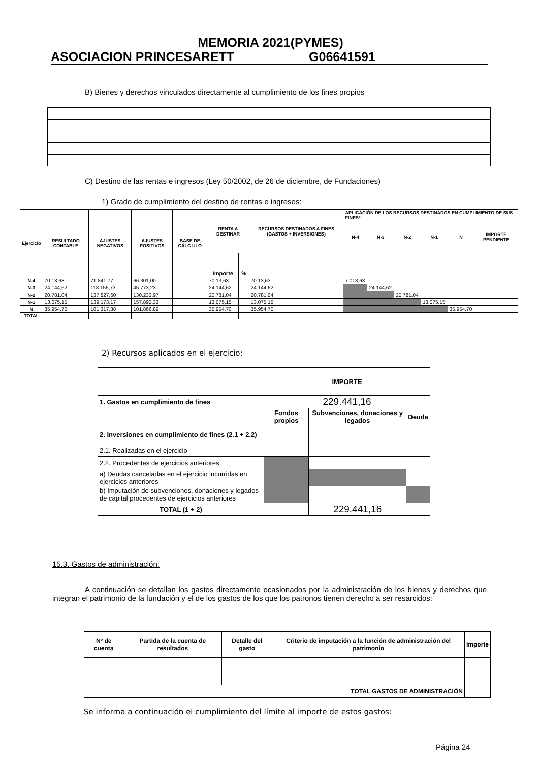MEMORIA 2021(PYMES)
ASOCIACION PRINCESARETT G06641591
B) Bienes y derechos vinculados directamente al cumplimiento de los fines propios
C) Destino de las rentas e ingresos (Ley 50/2002, de 26 de diciembre, de Fundaciones)
1) Grado de cumplimiento del destino de rentas e ingresos:
| Ejercicio | RESULTADO CONTABLE | AJUSTES NEGATIVOS | AJUSTES POSITIVOS | BASE DE CÁLC ULO | RENTA A DESTINAR | | RECURSOS DESTINADOS A FINES (GASTOS + INVERSIONES) | APLICACIÓN DE LOS RECURSOS DESTINADOS EN CUMPLIMIENTO DE SUS FINES* | | | | | |
| --- | --- | --- | --- | --- | --- | --- | --- | --- | --- | --- | --- | --- | --- |
| | | | | | | | | N-4 | N-3 | N-2 | N-1 | N | IMPORTE PENDIENTE |
| | | | | | Importe | % | | | | | | | |
| N-4 | 70.13,63 | 71.841,77 | 66.301,00 | | 70.13,63 | | 70.13,63 | 7.013,63 | | | | | |
| N-3 | 24.144,62 | 118.155,73 | 45.773,23 | | 24.144,62 | | 24.144,62 | | 24.144,62 | | | | |
| N-2 | 20.781,04 | 137.827,60 | 130.233,97 | | 20.781,04 | | 20.781,04 | | | 20.781,04 | | | |
| N-1 | 13.075,15 | 139.173,17 | 157.892,33 | | 13.075,15 | | 13.075,15 | | | | 13.075,15 | | |
| N | 35.954,70 | 181.317,38 | 101.866,89 | | 35.954,70 | | 35.954,70 | | | | | 35.954,70 | |
| TOTAL | | | | | | | | | | | | | |
2) Recursos aplicados en el ejercicio:
| | IMPORTE | | |
| 1. Gastos en cumplimiento de fines | 229.441,16 | | |
| | Fondos propios | Subvenciones, donaciones y legados | Deuda |
| 2. Inversiones en cumplimiento de fines (2.1 + 2.2) | | | |
| 2.1. Realizadas en el ejercicio | | | |
| 2.2. Procedentes de ejercicios anteriores | | | |
| a) Deudas canceladas en el ejercicio incurridas en ejercicios anteriores | | | |
| b) Imputación de subvenciones, donaciones y legados de capital procedentes de ejercicios anteriores | | | |
| TOTAL (1 + 2) | | 229.441,16 | |
15.3. Gastos de administración:
A continuación se detallan los gastos directamente ocasionados por la administración de los bienes y derechos que integran el patrimonio de la fundación y el de los gastos de los que los patronos tienen derecho a ser resarcidos:
| Nº de cuenta | Partida de la cuenta de resultados | Detalle del gasto | Criterio de imputación a la función de administración del patrimonio | Importe |
| --- | --- | --- | --- | --- |
| TOTAL GASTOS DE ADMINISTRACIÓN | | | | |
Se informa a continuación el cumplimiento del límite al importe de estos gastos:
Página 24